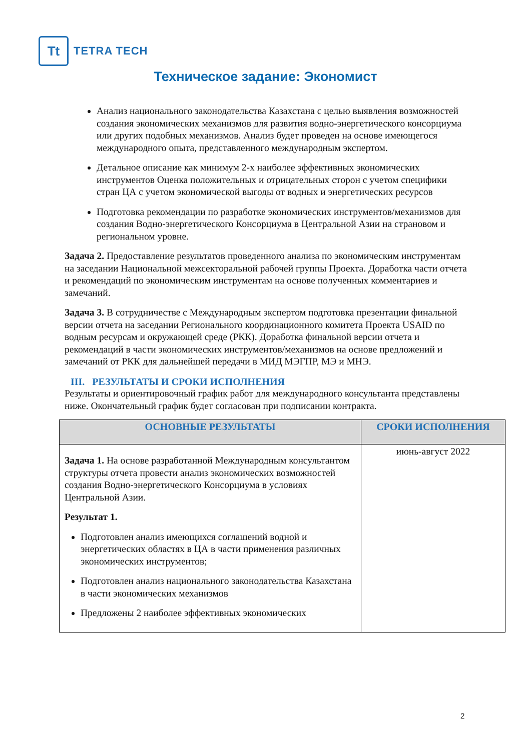Tt
TETRA TECH
Техническое задание: Экономист
Анализ национального законодательства Казахстана с целью выявления возможностей создания экономических механизмов для развития водно-энергетического консорциума или других подобных механизмов. Анализ будет проведен на основе имеющегося международного опыта, представленного международным экспертом.
Детальное описание как минимум 2-х наиболее эффективных экономических инструментов Оценка положительных и отрицательных сторон с учетом специфики стран ЦА с учетом экономической выгоды от водных и энергетических ресурсов
Подготовка рекомендации по разработке экономических инструментов/механизмов для создания Водно-энергетического Консорциума в Центральной Азии на страновом и региональном уровне.
Задача 2. Предоставление результатов проведенного анализа по экономическим инструментам на заседании Национальной межсекторальной рабочей группы Проекта. Доработка части отчета и рекомендаций по экономическим инструментам на основе полученных комментариев и замечаний.
Задача 3. В сотрудничестве с Международным экспертом подготовка презентации финальной версии отчета на заседании Регионального координационного комитета Проекта USAID по водным ресурсам и окружающей среде (РКК). Доработка финальной версии отчета и рекомендаций в части экономических инструментов/механизмов на основе предложений и замечаний от РКК для дальнейшей передачи в МИД МЭГПР, МЭ и МНЭ.
III. РЕЗУЛЬТАТЫ И СРОКИ ИСПОЛНЕНИЯ
Результаты и ориентировочный график работ для международного консультанта представлены ниже. Окончательный график будет согласован при подписании контракта.
| ОСНОВНЫЕ РЕЗУЛЬТАТЫ | СРОКИ ИСПОЛНЕНИЯ |
| --- | --- |
| Задача 1. На основе разработанной Международным консультантом структуры отчета провести анализ экономических возможностей создания Водно-энергетического Консорциума в условиях Центральной Азии. Результат 1. Подготовлен анализ имеющихся соглашений водной и энергетических областях в ЦА в части применения различных экономических инструментов; Подготовлен анализ национального законодательства Казахстана в части экономических механизмов Предложены 2 наиболее эффективных экономических | июнь-август 2022 |
2